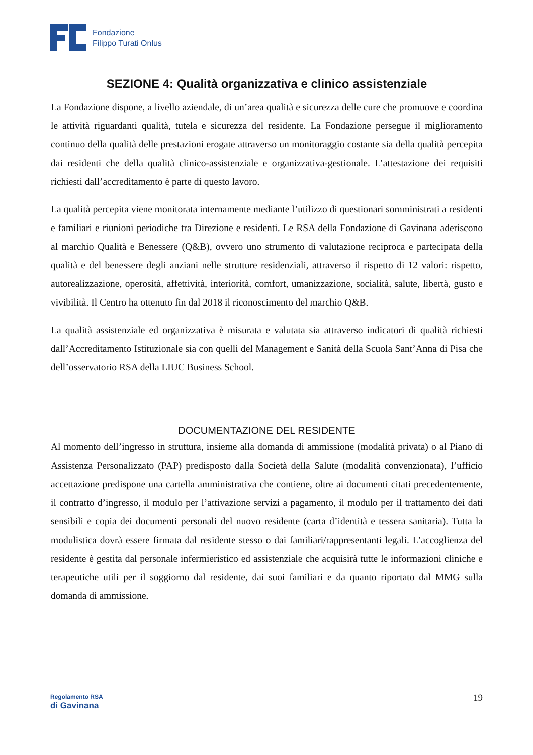Fondazione
Filippo Turati Onlus
SEZIONE 4: Qualità organizzativa e clinico assistenziale
La Fondazione dispone, a livello aziendale, di un’area qualità e sicurezza delle cure che promuove e coordina le attività riguardanti qualità, tutela e sicurezza del residente. La Fondazione persegue il miglioramento continuo della qualità delle prestazioni erogate attraverso un monitoraggio costante sia della qualità percepita dai residenti che della qualità clinico-assistenziale e organizzativa-gestionale. L’attestazione dei requisiti richiesti dall’accreditamento è parte di questo lavoro.
La qualità percepita viene monitorata internamente mediante l’utilizzo di questionari somministrati a residenti e familiari e riunioni periodiche tra Direzione e residenti. Le RSA della Fondazione di Gavinana aderiscono al marchio Qualità e Benessere (Q&B), ovvero uno strumento di valutazione reciproca e partecipata della qualità e del benessere degli anziani nelle strutture residenziali, attraverso il rispetto di 12 valori: rispetto, autorealizzazione, operosità, affettività, interiorità, comfort, umanizzazione, socialità, salute, libertà, gusto e vivibilità. Il Centro ha ottenuto fin dal 2018 il riconoscimento del marchio Q&B.
La qualità assistenziale ed organizzativa è misurata e valutata sia attraverso indicatori di qualità richiesti dall’Accreditamento Istituzionale sia con quelli del Management e Sanità della Scuola Sant’Anna di Pisa che dell’osservatorio RSA della LIUC Business School.
DOCUMENTAZIONE DEL RESIDENTE
Al momento dell’ingresso in struttura, insieme alla domanda di ammissione (modalità privata) o al Piano di Assistenza Personalizzato (PAP) predisposto dalla Società della Salute (modalità convenzionata), l’ufficio accettazione predispone una cartella amministrativa che contiene, oltre ai documenti citati precedentemente, il contratto d’ingresso, il modulo per l’attivazione servizi a pagamento, il modulo per il trattamento dei dati sensibili e copia dei documenti personali del nuovo residente (carta d’identità e tessera sanitaria). Tutta la modulistica dovrà essere firmata dal residente stesso o dai familiari/rappresentanti legali. L’accoglienza del residente è gestita dal personale infermieristico ed assistenziale che acquisirà tutte le informazioni cliniche e terapeutiche utili per il soggiorno dal residente, dai suoi familiari e da quanto riportato dal MMG sulla domanda di ammissione.
Regolamento RSA
di Gavinana
19